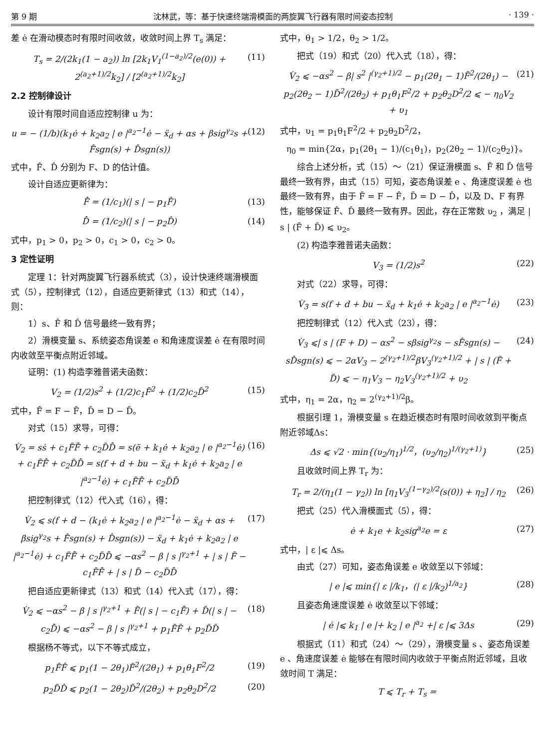第 9 期 沈林武，等：基于快速终端滑模面的两旋翼飞行器有限时间姿态控制 · 139 ·
差 ė 在滑动模态时有限时间收敛，收敛时间上界 T<sub>s</sub> 满足：
T<sub>s</sub> = 2/(2k<sub>1</sub>(1 − a<sub>2</sub>)) ln [2k<sub>1</sub>V<sub>1</sub><sup>(1−a<sub>2</sub>)/2</sup>(e(0)) + 2<sup>(a<sub>2</sub>+1)/2</sup>k<sub>2</sub>] / [2<sup>(a<sub>2</sub>+1)/2</sup>k<sub>2</sub>] (11)
2.2 控制律设计
设计有限时间自适应控制律 u 为：
u = − (1/b)(k<sub>1</sub>ė + k<sub>2</sub>a<sub>2</sub> | e |<sup>a<sub>2</sub>−1</sup>ė − ẍ<sub>d</sub> + αs + βsig<sup>γ<sub>2</sub></sup>s + F̂sgn(s) + D̂sgn(s)) (12)
式中，F̂、D̂ 分别为 F、D 的估计值。
设计自适应更新律为：
F̂̇ = (1/c<sub>1</sub>)(| s | − p<sub>1</sub>F̂) (13)
D̂̇ = (1/c<sub>2</sub>)(| s | − p<sub>2</sub>D̂) (14)
式中，p<sub>1</sub> > 0，p<sub>2</sub> > 0，c<sub>1</sub> > 0，c<sub>2</sub> > 0。
3 定性证明
定理 1：针对两旋翼飞行器系统式（3），设计快速终端滑模面式（5），控制律式（12），自适应更新律式（13）和式（14），则：
1）s、F̂ 和 D̂ 信号最终一致有界；
2）滑模变量 s、系统姿态角误差 e 和角速度误差 ė 在有限时间内收敛至平衡点附近邻域。
证明：(1) 构造李雅普诺夫函数：
V<sub>2</sub> = (1/2)s<sup>2</sup> + (1/2)c<sub>1</sub>F̃<sup>2</sup> + (1/2)c<sub>2</sub>D̃<sup>2</sup> (15)
式中，F̃ = F − F̂，D̃ = D − D̂。
对式（15）求导，可得：
V̇<sub>2</sub> = sṡ + c<sub>1</sub>F̃F̃̇ + c<sub>2</sub>D̃D̃̇ = s(ë + k<sub>1</sub>ė + k<sub>2</sub>a<sub>2</sub> | e |<sup>a<sub>2</sub>−1</sup>ė) + c<sub>1</sub>F̃F̃̇ + c<sub>2</sub>D̃D̃̇ = s(f + d + bu − ẍ<sub>d</sub> + k<sub>1</sub>ė + k<sub>2</sub>a<sub>2</sub> | e |<sup>a<sub>2</sub>−1</sup>ė) + c<sub>1</sub>F̃F̃̇ + c<sub>2</sub>D̃D̃̇ (16)
把控制律式（12）代入式（16），得：
V̇<sub>2</sub> ⩽ s(f + d − (k<sub>1</sub>ė + k<sub>2</sub>a<sub>2</sub> | e |<sup>a<sub>2</sub>−1</sup>ė − ẍ<sub>d</sub> + αs + βsig<sup>γ<sub>2</sub></sup>s + F̂sgn(s) + D̂sgn(s)) − ẍ<sub>d</sub> + k<sub>1</sub>ė + k<sub>2</sub>a<sub>2</sub> | e |<sup>a<sub>2</sub>−1</sup>ė) + c<sub>1</sub>F̃F̃̇ + c<sub>2</sub>D̃D̃̇ ⩽ −αs<sup>2</sup> − β | s |<sup>γ<sub>2</sub>+1</sup> + | s | F̃ − c<sub>1</sub>F̃F̃̇ + | s | D̃ − c<sub>2</sub>D̃D̃̇ (17)
把自适应更新律式（13）和式（14）代入式（17），得：
V̇<sub>2</sub> ⩽ −αs<sup>2</sup> − β | s |<sup>γ<sub>2</sub>+1</sup> + F̃(| s | − c<sub>1</sub>F̃̇) + D̃(| s | − c<sub>2</sub>D̃̇) ⩽ −αs<sup>2</sup> − β | s |<sup>γ<sub>2</sub>+1</sup> + p<sub>1</sub>F̃F̂ + p<sub>2</sub>D̃D̂ (18)
根据杨不等式，以下不等式成立，
p<sub>1</sub>F̃F̂ ⩽ p<sub>1</sub>(1 − 2θ<sub>1</sub>)F̃<sup>2</sup>/(2θ<sub>1</sub>) + p<sub>1</sub>θ<sub>1</sub>F<sup>2</sup>/2 (19)
p<sub>2</sub>D̃D̂ ⩽ p<sub>2</sub>(1 − 2θ<sub>2</sub>)D̃<sup>2</sup>/(2θ<sub>2</sub>) + p<sub>2</sub>θ<sub>2</sub>D<sup>2</sup>/2 (20)
式中，θ<sub>1</sub> > 1/2，θ<sub>2</sub> > 1/2。
把式（19）和式（20）代入式（18），得：
V̇<sub>2</sub> ⩽ −αs<sup>2</sup> − β| s<sup>2</sup> |<sup>(γ<sub>2</sub>+1)/2</sup> − p<sub>1</sub>(2θ<sub>1</sub> − 1)F̃<sup>2</sup>/(2θ<sub>1</sub>) − p<sub>2</sub>(2θ<sub>2</sub> − 1)D̃<sup>2</sup>/(2θ<sub>2</sub>) + p<sub>1</sub>θ<sub>1</sub>F<sup>2</sup>/2 + p<sub>2</sub>θ<sub>2</sub>D<sup>2</sup>/2 ⩽ − η<sub>0</sub>V<sub>2</sub> + υ<sub>1</sub> (21)
式中，υ<sub>1</sub> = p<sub>1</sub>θ<sub>1</sub>F<sup>2</sup>/2 + p<sub>2</sub>θ<sub>2</sub>D<sup>2</sup>/2，
η<sub>0</sub> = min{2α，p<sub>1</sub>(2θ<sub>1</sub> − 1)/(c<sub>1</sub>θ<sub>1</sub>)，p<sub>2</sub>(2θ<sub>2</sub> − 1)/(c<sub>2</sub>θ<sub>2</sub>)}。
综合上述分析，式（15）～（21）保证滑模面 s、F̃ 和 D̃ 信号最终一致有界，由式（15）可知，姿态角误差 e 、角速度误差 ė 也最终一致有界，由于 F̃ = F − F̂，D̃ = D − D̂，以及 D、F 有界性，能够保证 F̂、D̂ 最终一致有界。因此，存在正常数 υ<sub>2</sub> ，满足 | s | (F̃ + D̃) ⩽ υ<sub>2</sub>。
(2) 构造李雅普诺夫函数：
V<sub>3</sub> = (1/2)s<sup>2</sup> (22)
对式（22）求导，可得：
V̇<sub>3</sub> = s(f + d + bu − ẍ<sub>d</sub> + k<sub>1</sub>ė + k<sub>2</sub>a<sub>2</sub> | e |<sup>a<sub>2</sub>−1</sup>ė) (23)
把控制律式（12）代入式（23），得：
V̇<sub>3</sub> ⩽| s | (F + D) − αs<sup>2</sup> − sβsig<sup>γ<sub>2</sub></sup>s − sF̂sgn(s) − sD̂sgn(s) ⩽ − 2αV<sub>3</sub> − 2<sup>(γ<sub>2</sub>+1)/2</sup>βV<sub>3</sub><sup>(γ<sub>2</sub>+1)/2</sup> + | s | (F̃ + D̃) ⩽ − η<sub>1</sub>V<sub>3</sub> − η<sub>2</sub>V<sub>3</sub><sup>(γ<sub>2</sub>+1)/2</sup> + υ<sub>2</sub> (24)
式中，η<sub>1</sub> = 2α，η<sub>2</sub> = 2<sup>(γ<sub>2</sub>+1)/2</sup>β。
根据引理 1，滑模变量 s 在趋近模态时有限时间收敛到平衡点附近邻域Δs：
Δs ⩽ √2 · min{(υ<sub>2</sub>/η<sub>1</sub>)<sup>1/2</sup>，(υ<sub>2</sub>/η<sub>2</sub>)<sup>1/(γ<sub>2</sub>+1)</sup>} (25)
且收敛时间上界 T<sub>r</sub> 为：
T<sub>r</sub> = 2/(η<sub>1</sub>(1 − γ<sub>2</sub>)) ln [η<sub>1</sub>V<sub>3</sub><sup>(1−γ<sub>2</sub>)/2</sup>(s(0)) + η<sub>2</sub>] / η<sub>2</sub> (26)
把式（25）代入滑模面式（5），得：
ė + k<sub>1</sub>e + k<sub>2</sub>sig<sup>a<sub>2</sub></sup>e = ε (27)
式中，| ε |⩽ Δs。
由式（27）可知，姿态角误差 e 收敛至以下邻域：
| e |⩽ min{| ε |/k<sub>1</sub>，(| ε |/k<sub>2</sub>)<sup>1/a<sub>2</sub></sup>} (28)
且姿态角速度误差 ė 收敛至以下邻域：
| ė |⩽ k<sub>1</sub> | e |+ k<sub>2</sub> | e |<sup>a<sub>2</sub></sup> +| ε |⩽ 3Δs (29)
根据式（11）和式（24）～（29），滑模变量 s 、姿态角误差 e 、角速度误差 ė 能够在有限时间内收敛于平衡点附近邻域，且收敛时间 T 满足：
T ⩽ T<sub>r</sub> + T<sub>s</sub> =